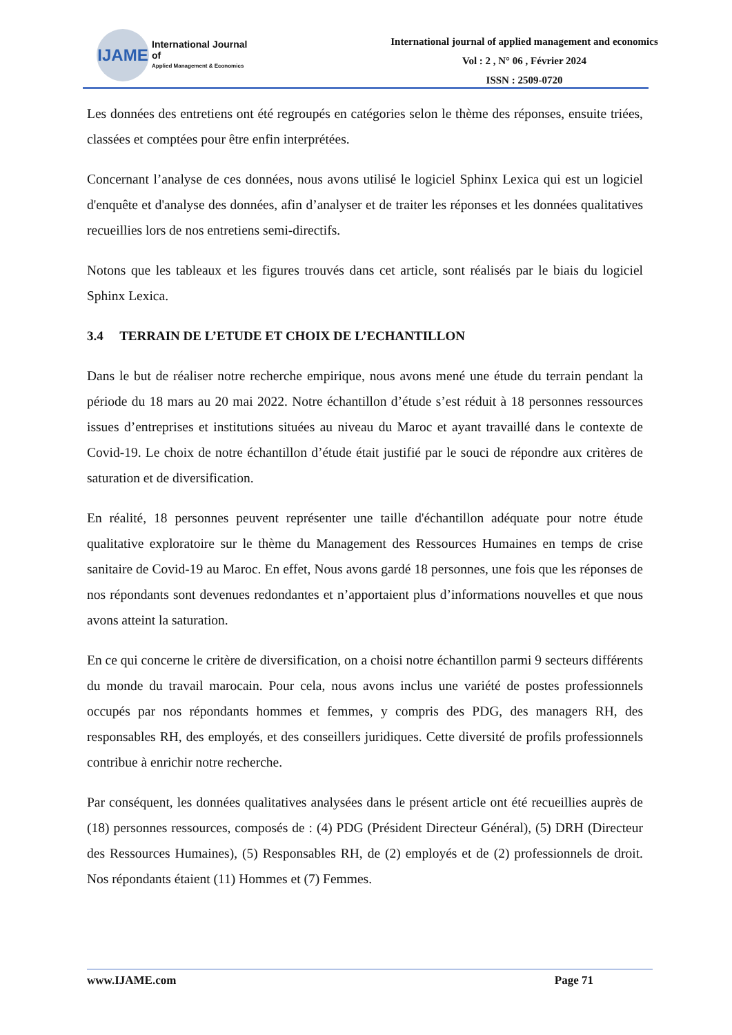IJAME
International Journal
of
Applied Management & Economics
International journal of applied management and economics
Vol : 2 , N° 06 , Février 2024
ISSN : 2509-0720
Les données des entretiens ont été regroupés en catégories selon le thème des réponses, ensuite triées, classées et comptées pour être enfin interprétées.
Concernant l’analyse de ces données, nous avons utilisé le logiciel Sphinx Lexica qui est un logiciel d'enquête et d'analyse des données, afin d’analyser et de traiter les réponses et les données qualitatives recueillies lors de nos entretiens semi-directifs.
Notons que les tableaux et les figures trouvés dans cet article, sont réalisés par le biais du logiciel Sphinx Lexica.
3.4 TERRAIN DE L’ETUDE ET CHOIX DE L’ECHANTILLON
Dans le but de réaliser notre recherche empirique, nous avons mené une étude du terrain pendant la période du 18 mars au 20 mai 2022. Notre échantillon d’étude s’est réduit à 18 personnes ressources issues d’entreprises et institutions situées au niveau du Maroc et ayant travaillé dans le contexte de Covid-19. Le choix de notre échantillon d’étude était justifié par le souci de répondre aux critères de saturation et de diversification.
En réalité, 18 personnes peuvent représenter une taille d'échantillon adéquate pour notre étude qualitative exploratoire sur le thème du Management des Ressources Humaines en temps de crise sanitaire de Covid-19 au Maroc. En effet, Nous avons gardé 18 personnes, une fois que les réponses de nos répondants sont devenues redondantes et n’apportaient plus d’informations nouvelles et que nous avons atteint la saturation.
En ce qui concerne le critère de diversification, on a choisi notre échantillon parmi 9 secteurs différents du monde du travail marocain. Pour cela, nous avons inclus une variété de postes professionnels occupés par nos répondants hommes et femmes, y compris des PDG, des managers RH, des responsables RH, des employés, et des conseillers juridiques. Cette diversité de profils professionnels contribue à enrichir notre recherche.
Par conséquent, les données qualitatives analysées dans le présent article ont été recueillies auprès de (18) personnes ressources, composés de : (4) PDG (Président Directeur Général), (5) DRH (Directeur des Ressources Humaines), (5) Responsables RH, de (2) employés et de (2) professionnels de droit. Nos répondants étaient (11) Hommes et (7) Femmes.
www.IJAME.com Page 71